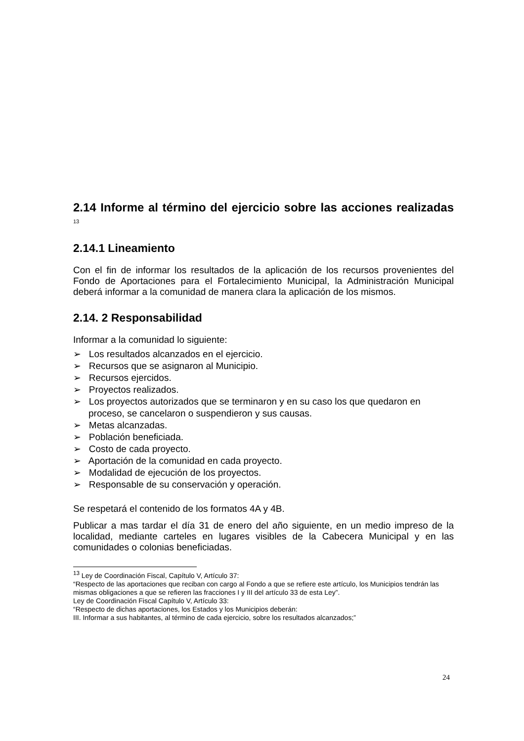2.14 Informe al término del ejercicio sobre las acciones realizadas <sup>13</sup>
2.14.1 Lineamiento
Con el fin de informar los resultados de la aplicación de los recursos provenientes del Fondo de Aportaciones para el Fortalecimiento Municipal, la Administración Municipal deberá informar a la comunidad de manera clara la aplicación de los mismos.
2.14. 2 Responsabilidad
Informar a la comunidad lo siguiente:
➢ Los resultados alcanzados en el ejercicio.
➢ Recursos que se asignaron al Municipio.
➢ Recursos ejercidos.
➢ Proyectos realizados.
➢ Los proyectos autorizados que se terminaron y en su caso los que quedaron en proceso, se cancelaron o suspendieron y sus causas.
➢ Metas alcanzadas.
➢ Población beneficiada.
➢ Costo de cada proyecto.
➢ Aportación de la comunidad en cada proyecto.
➢ Modalidad de ejecución de los proyectos.
➢ Responsable de su conservación y operación.
Se respetará el contenido de los formatos 4A y 4B.
Publicar a mas tardar el día 31 de enero del año siguiente, en un medio impreso de la localidad, mediante carteles en lugares visibles de la Cabecera Municipal y en las comunidades o colonias beneficiadas.
<sup>13</sup> Ley de Coordinación Fiscal, Capítulo V, Artículo 37:
“Respecto de las aportaciones que reciban con cargo al Fondo a que se refiere este artículo, los Municipios tendrán las mismas obligaciones a que se refieren las fracciones I y III del artículo 33 de esta Ley”.
Ley de Coordinación Fiscal Capítulo V, Artículo 33:
“Respecto de dichas aportaciones, los Estados y los Municipios deberán:
III. Informar a sus habitantes, al término de cada ejercicio, sobre los resultados alcanzados;”
24